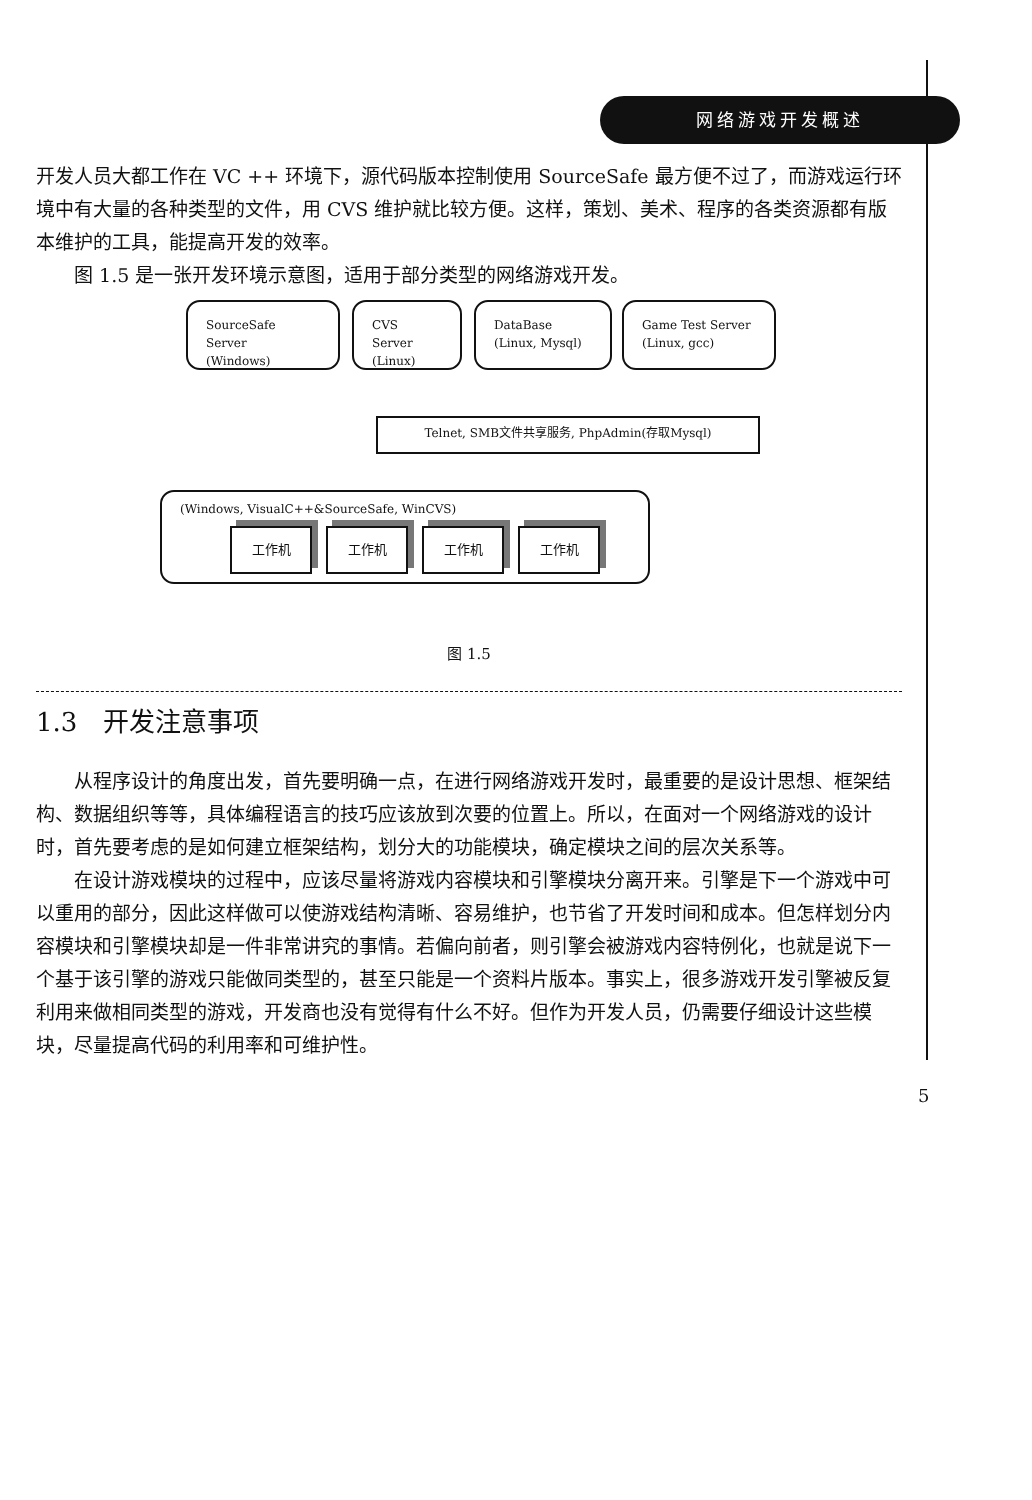网络游戏开发概述
开发人员大都工作在 VC ++ 环境下，源代码版本控制使用 SourceSafe 最方便不过了，而游戏运行环境中有大量的各种类型的文件，用 CVS 维护就比较方便。这样，策划、美术、程序的各类资源都有版本维护的工具，能提高开发的效率。
图 1.5 是一张开发环境示意图，适用于部分类型的网络游戏开发。
SourceSafe Server
(Windows)
CVS Server
(Linux)
DataBase
(Linux, Mysql)
Game Test Server
(Linux, gcc)
Telnet, SMB文件共享服务, PhpAdmin(存取Mysql)
(Windows, VisualC++&SourceSafe, WinCVS)
工作机 工作机 工作机 工作机
图 1.5
1.3　开发注意事项
从程序设计的角度出发，首先要明确一点，在进行网络游戏开发时，最重要的是设计思想、框架结构、数据组织等等，具体编程语言的技巧应该放到次要的位置上。所以，在面对一个网络游戏的设计时，首先要考虑的是如何建立框架结构，划分大的功能模块，确定模块之间的层次关系等。
在设计游戏模块的过程中，应该尽量将游戏内容模块和引擎模块分离开来。引擎是下一个游戏中可以重用的部分，因此这样做可以使游戏结构清晰、容易维护，也节省了开发时间和成本。但怎样划分内容模块和引擎模块却是一件非常讲究的事情。若偏向前者，则引擎会被游戏内容特例化，也就是说下一个基于该引擎的游戏只能做同类型的，甚至只能是一个资料片版本。事实上，很多游戏开发引擎被反复利用来做相同类型的游戏，开发商也没有觉得有什么不好。但作为开发人员，仍需要仔细设计这些模块，尽量提高代码的利用率和可维护性。
5